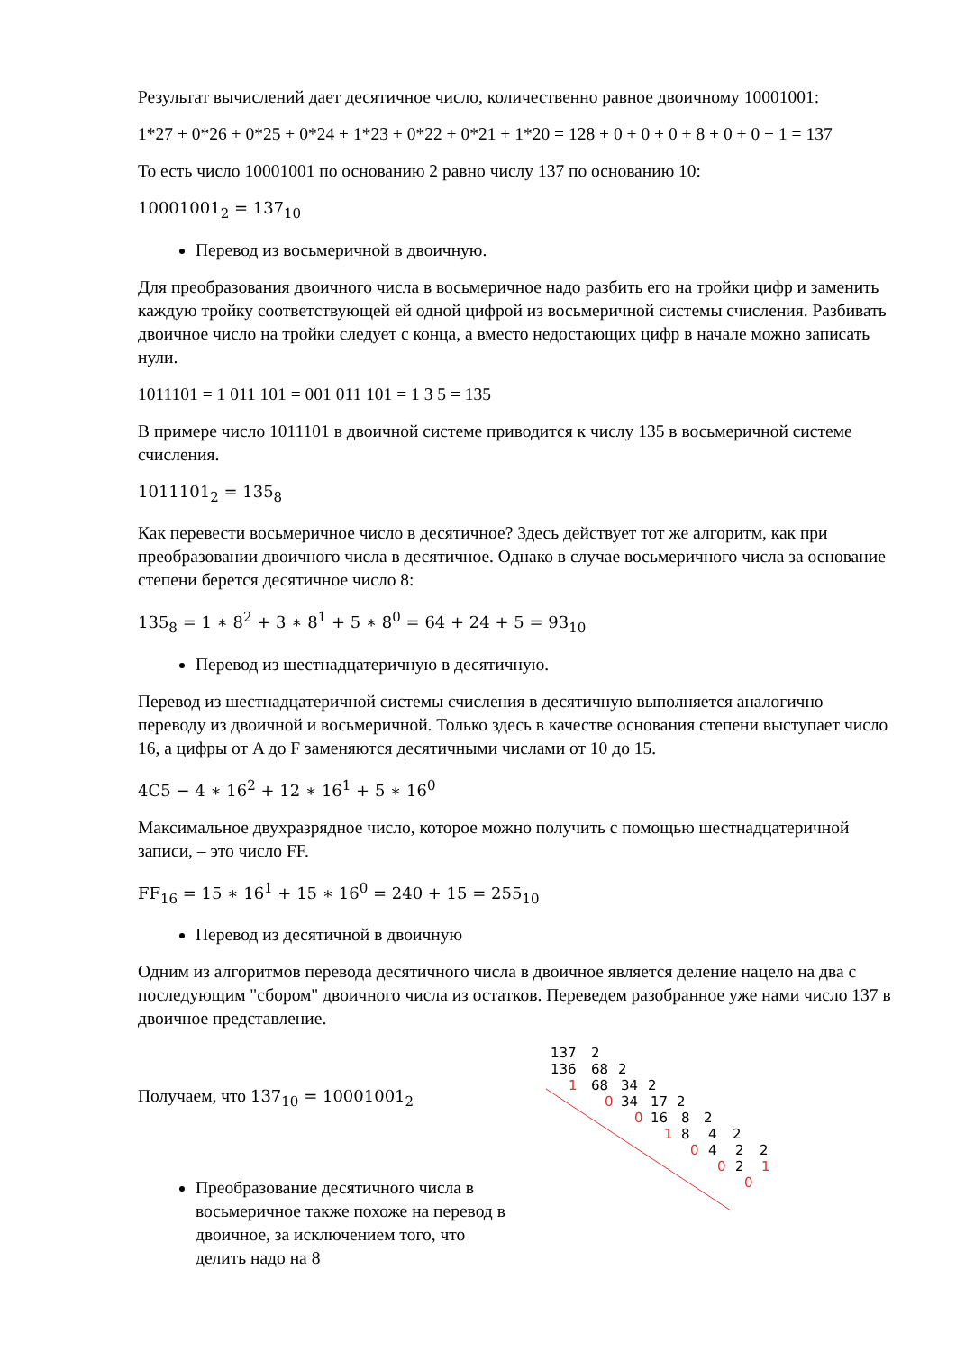Результат вычислений дает десятичное число, количественно равное двоичному 10001001:
1*27 + 0*26 + 0*25 + 0*24 + 1*23 + 0*22 + 0*21 + 1*20 = 128 + 0 + 0 + 0 + 8 + 0 + 0 + 1 = 137
То есть число 10001001 по основанию 2 равно числу 137 по основанию 10:
10001001<sub>2</sub> = 137<sub>10</sub>
Перевод из восьмеричной в двоичную.
Для преобразования двоичного числа в восьмеричное надо разбить его на тройки цифр и заменить каждую тройку соответствующей ей одной цифрой из восьмеричной системы счисления. Разбивать двоичное число на тройки следует с конца, а вместо недостающих цифр в начале можно записать нули.
1011101 = 1 011 101 = 001 011 101 = 1 3 5 = 135
В примере число 1011101 в двоичной системе приводится к числу 135 в восьмеричной системе счисления.
1011101<sub>2</sub> = 135<sub>8</sub>
Как перевести восьмеричное число в десятичное? Здесь действует тот же алгоритм, как при преобразовании двоичного числа в десятичное. Однако в случае восьмеричного числа за основание степени берется десятичное число 8:
135<sub>8</sub> = 1 ∗ 8<sup>2</sup> + 3 ∗ 8<sup>1</sup> + 5 ∗ 8<sup>0</sup> = 64 + 24 + 5 = 93<sub>10</sub>
Перевод из шестнадцатеричную в десятичную.
Перевод из шестнадцатеричной системы счисления в десятичную выполняется аналогично переводу из двоичной и восьмеричной. Только здесь в качестве основания степени выступает число 16, а цифры от A до F заменяются десятичными числами от 10 до 15.
4C5 − 4 ∗ 16<sup>2</sup> + 12 ∗ 16<sup>1</sup> + 5 ∗ 16<sup>0</sup>
Максимальное двухразрядное число, которое можно получить с помощью шестнадцатеричной записи, – это число FF.
FF<sub>16</sub> = 15 ∗ 16<sup>1</sup> + 15 ∗ 16<sup>0</sup> = 240 + 15 = 255<sub>10</sub>
Перевод из десятичной в двоичную
Одним из алгоритмов перевода десятичного числа в двоичное является деление нацело на два с последующим "сбором" двоичного числа из остатков. Переведем разобранное уже нами число 137 в двоичное представление.
137
2
136
68
2
68
34
2
34
17
2
16
8
2
8
4
2
4
2
2
2
1
0
0
1
0
0
1
0
Получаем, что 137<sub>10</sub> = 10001001<sub>2</sub>
Преобразование десятичного числа в восьмеричное также похоже на перевод в двоичное, за исключением того, что делить надо на 8